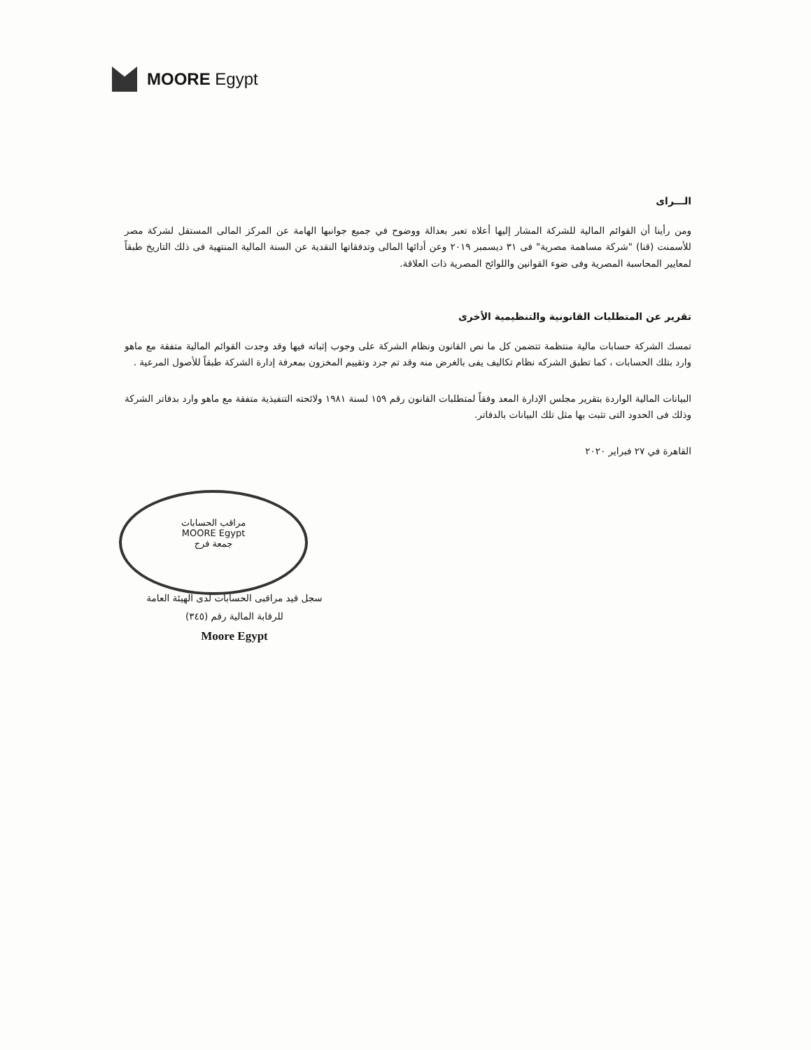MOORE Egypt
الـــراى
ومن رأينا أن القوائم المالية للشركة المشار إليها أعلاه تعبر بعدالة ووضوح في جميع جوانبها الهامة عن المركز المالى المستقل لشركة مصر للأسمنت (قنا) "شركة مساهمة مصرية" فى ٣١ ديسمبر ٢٠١٩ وعن أدائها المالى وتدفقاتها النقدية عن السنة المالية المنتهية فى ذلك التاريخ طبقاً لمعايير المحاسبة المصرية وفى ضوء القوانين واللوائح المصرية ذات العلاقة.
تقرير عن المتطلبات القانونية والتنظيمية الأخرى
تمسك الشركة حسابات مالية منتظمة تتضمن كل ما نص القانون ونظام الشركة على وجوب إثباته فيها وقد وجدت القوائم المالية متفقة مع ماهو وارد بتلك الحسابات ، كما تطبق الشركه نظام تكاليف يفى بالغرض منه وقد تم جرد وتقييم المخزون بمعرفة إدارة الشركة طبقاً للأصول المرعية .
البيانات المالية الواردة بتقرير مجلس الإدارة المعد وفقاً لمتطلبات القانون رقم ١٥٩ لسنة ١٩٨١ ولائحته التنفيذية متفقة مع ماهو وارد بدفاتر الشركة وذلك فى الحدود التى تثبت بها مثل تلك البيانات بالدفاتر.
القاهرة في ٢٧ فبراير ٢٠٢٠
مراقب الحسابات
MOORE Egypt
جمعة فرج
سجل قيد مراقبى الحسابات لدى الهيئة العامة
للرقابة المالية رقم (٣٤٥)
Moore Egypt